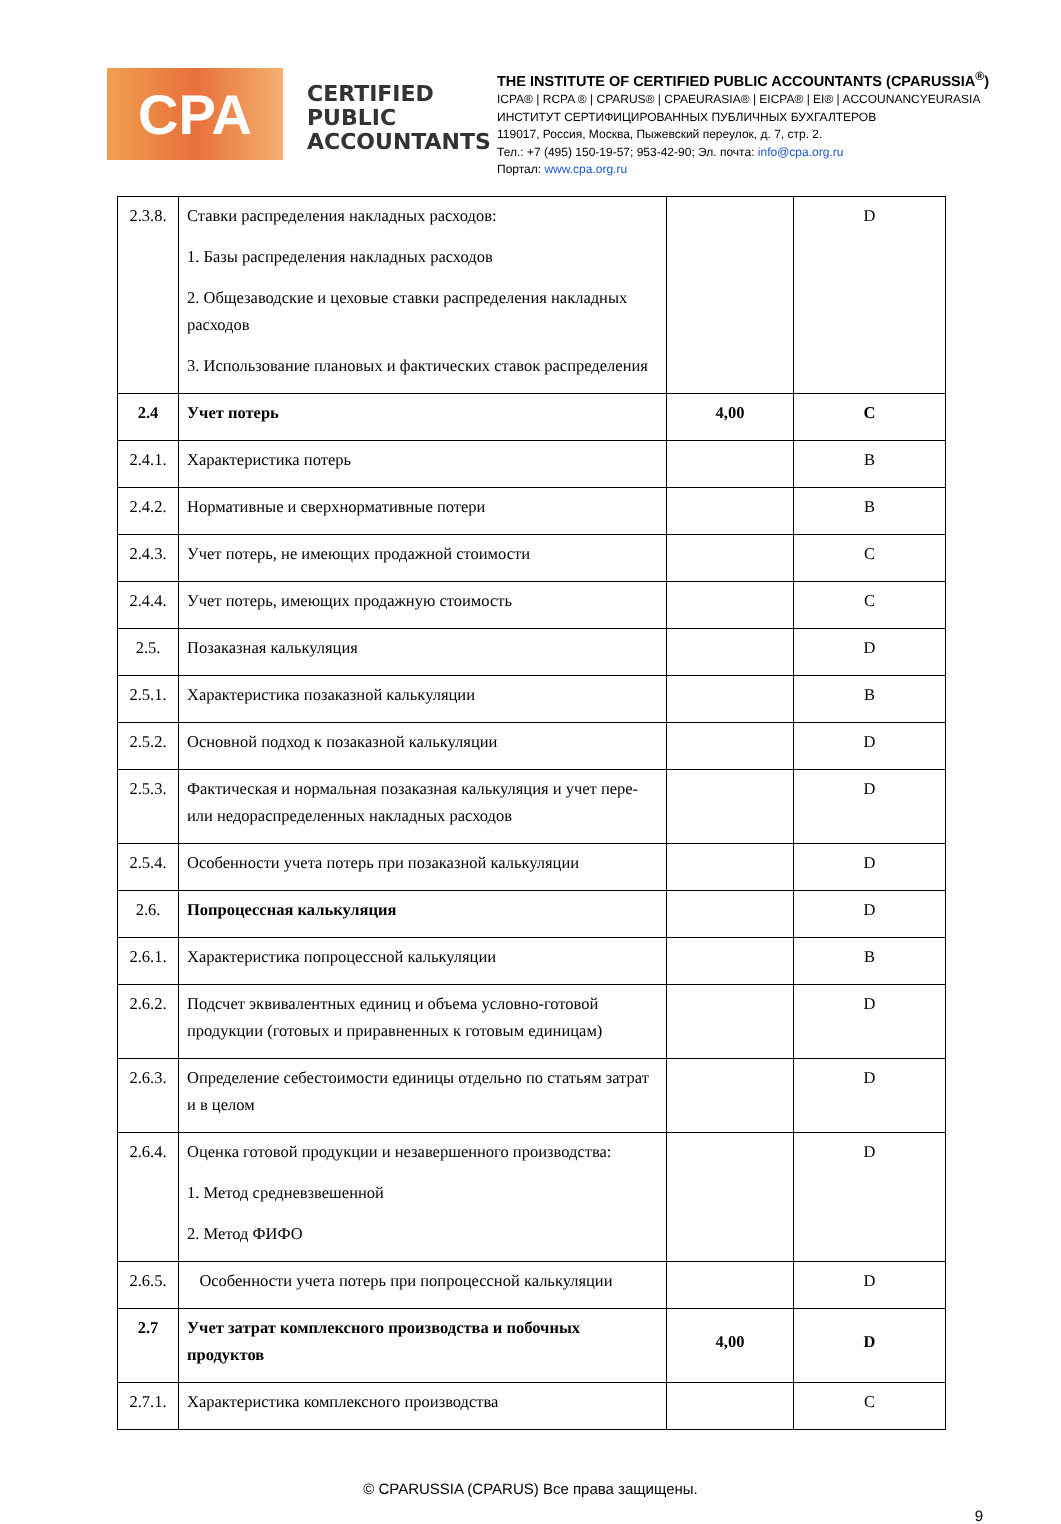CPA
CERTIFIED
PUBLIC
ACCOUNTANTS
THE INSTITUTE OF CERTIFIED PUBLIC ACCOUNTANTS (CPARUSSIA<sup>®</sup>)
ICPA® | RCPA ® | CPARUS® | CPAEURASIA® | EICPA® | EI® | ACCOUNANCYEURASIA
ИНСТИТУТ СЕРТИФИЦИРОВАННЫХ ПУБЛИЧНЫХ БУХГАЛТЕРОВ
119017, Россия, Москва, Пыжевский переулок, д. 7, стр. 2.
Тел.: +7 (495) 150-19-57; 953-42-90; Эл. почта: info@cpa.org.ru
Портал: www.cpa.org.ru
| 2.3.8. | Ставки распределения накладных расходов: 1. Базы распределения накладных расходов 2. Общезаводские и цеховые ставки распределения накладных расходов 3. Использование плановых и фактических ставок распределения | | D |
| 2.4 | Учет потерь | 4,00 | C |
| 2.4.1. | Характеристика потерь | | B |
| 2.4.2. | Нормативные и сверхнормативные потери | | B |
| 2.4.3. | Учет потерь, не имеющих продажной стоимости | | C |
| 2.4.4. | Учет потерь, имеющих продажную стоимость | | C |
| 2.5. | Позаказная калькуляция | | D |
| 2.5.1. | Характеристика позаказной калькуляции | | B |
| 2.5.2. | Основной подход к позаказной калькуляции | | D |
| 2.5.3. | Фактическая и нормальная позаказная калькуляция и учет пере-или недораспределенных накладных расходов | | D |
| 2.5.4. | Особенности учета потерь при позаказной калькуляции | | D |
| 2.6. | Попроцессная калькуляция | | D |
| 2.6.1. | Характеристика попроцессной калькуляции | | B |
| 2.6.2. | Подсчет эквивалентных единиц и объема условно-готовой продукции (готовых и приравненных к готовым единицам) | | D |
| 2.6.3. | Определение себестоимости единицы отдельно по статьям затрат и в целом | | D |
| 2.6.4. | Оценка готовой продукции и незавершенного производства: 1. Метод средневзвешенной 2. Метод ФИФО | | D |
| 2.6.5. | Особенности учета потерь при попроцессной калькуляции | | D |
| 2.7 | Учет затрат комплексного производства и побочных продуктов | 4,00 | D |
| 2.7.1. | Характеристика комплексного производства | | C |
© CPARUSSIA (CPARUS) Все права защищены.
9